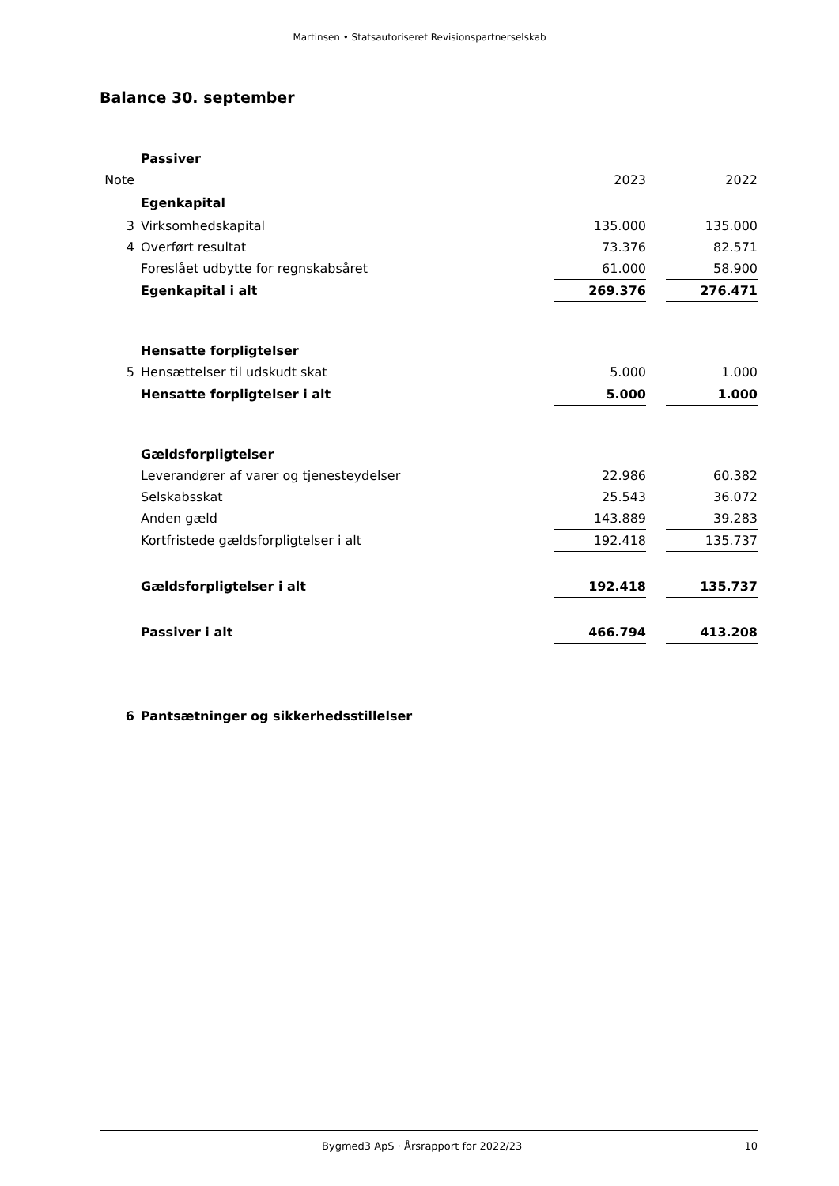Martinsen • Statsautoriseret Revisionspartnerselskab
Balance 30. september
| | Passiver | | | |
| Note | | 2023 | | 2022 |
| | Egenkapital | | | |
| 3 | Virksomhedskapital | 135.000 | | 135.000 |
| 4 | Overført resultat | 73.376 | | 82.571 |
| | Foreslået udbytte for regnskabsåret | 61.000 | | 58.900 |
| | Egenkapital i alt | 269.376 | | 276.471 |
| | Hensatte forpligtelser | | | |
| 5 | Hensættelser til udskudt skat | 5.000 | | 1.000 |
| | Hensatte forpligtelser i alt | 5.000 | | 1.000 |
| | Gældsforpligtelser | | | |
| | Leverandører af varer og tjenesteydelser | 22.986 | | 60.382 |
| | Selskabsskat | 25.543 | | 36.072 |
| | Anden gæld | 143.889 | | 39.283 |
| | Kortfristede gældsforpligtelser i alt | 192.418 | | 135.737 |
| | Gældsforpligtelser i alt | 192.418 | | 135.737 |
| | Passiver i alt | 466.794 | | 413.208 |
| 6 | Pantsætninger og sikkerhedsstillelser | | | |
Bygmed3 ApS · Årsrapport for 2022/23 10